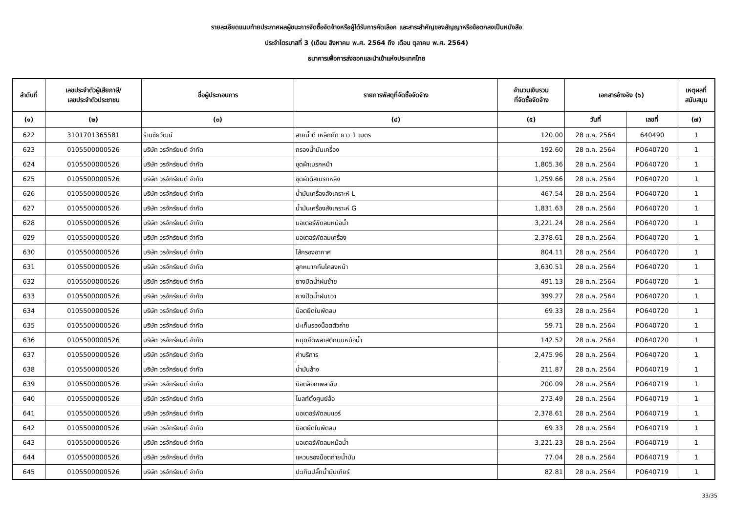รายละเอียดแนบท้ายประกาศผลผู้ชนะการจัดซื้อจัดจ้างหรือผู้ได้รับการคัดเลือก และสาระสำคัญของสัญญาหรือข้อตกลงเป็นหนังสือ
ประจำไตรมาสที่ 3 (เดือน สิงหาคม พ.ศ. 2564 ถึง เดือน ตุลาคม พ.ศ. 2564)
ธนาคารเพื่อการส่งออกและนำเข้าแห่งประเทศไทย
| ลำดับที่ | เลขประจำตัวผู้เสียภาษี/ เลขประจำตัวประชาชน | ชื่อผู้ประกอบการ | รายการพัสดุที่จัดซื้อจัดจ้าง | จำนวนเงินรวม ที่จัดซื้อจัดจ้าง | เอกสารอ้างอิง (๖) | | เหตุผลที่ สนับสนุน |
| --- | --- | --- | --- | --- | --- | --- | --- |
| (๑) | (๒) | (๓) | (๔) | (๕) | วันที่ | เลขที่ | (๗) |
| 622 | 3101701365581 | ร้านชัยวัฒน์ | สายน้ำดี เหล็กถัก ยาว 1 เมตร | 120.00 | 28 ต.ค. 2564 | 640490 | 1 |
| 623 | 0105500000526 | บริษัท วรจักร์ยนต์ จำกัด | กรองน้ำมันเครื่อง | 192.60 | 28 ต.ค. 2564 | PO640720 | 1 |
| 624 | 0105500000526 | บริษัท วรจักร์ยนต์ จำกัด | ชุดผ้าเบรกหน้า | 1,805.36 | 28 ต.ค. 2564 | PO640720 | 1 |
| 625 | 0105500000526 | บริษัท วรจักร์ยนต์ จำกัด | ชุดผ้าดิสเบรกหลัง | 1,259.66 | 28 ต.ค. 2564 | PO640720 | 1 |
| 626 | 0105500000526 | บริษัท วรจักร์ยนต์ จำกัด | น้ำมันเครื่องสังเคราะห์ L | 467.54 | 28 ต.ค. 2564 | PO640720 | 1 |
| 627 | 0105500000526 | บริษัท วรจักร์ยนต์ จำกัด | น้ำมันเครื่องสังเคราะห์ G | 1,831.63 | 28 ต.ค. 2564 | PO640720 | 1 |
| 628 | 0105500000526 | บริษัท วรจักร์ยนต์ จำกัด | มอเตอร์พัดลมหม้อน้ำ | 3,221.24 | 28 ต.ค. 2564 | PO640720 | 1 |
| 629 | 0105500000526 | บริษัท วรจักร์ยนต์ จำกัด | มอเตอร์พัดลมเครื่อง | 2,378.61 | 28 ต.ค. 2564 | PO640720 | 1 |
| 630 | 0105500000526 | บริษัท วรจักร์ยนต์ จำกัด | ไส้กรองอากาศ | 804.11 | 28 ต.ค. 2564 | PO640720 | 1 |
| 631 | 0105500000526 | บริษัท วรจักร์ยนต์ จำกัด | ลูกหมากกันโคลงหน้า | 3,630.51 | 28 ต.ค. 2564 | PO640720 | 1 |
| 632 | 0105500000526 | บริษัท วรจักร์ยนต์ จำกัด | ยางปัดน้ำฝนซ้าย | 491.13 | 28 ต.ค. 2564 | PO640720 | 1 |
| 633 | 0105500000526 | บริษัท วรจักร์ยนต์ จำกัด | ยางปัดน้ำฝนขวา | 399.27 | 28 ต.ค. 2564 | PO640720 | 1 |
| 634 | 0105500000526 | บริษัท วรจักร์ยนต์ จำกัด | น็อตยึดใบพัดลม | 69.33 | 28 ต.ค. 2564 | PO640720 | 1 |
| 635 | 0105500000526 | บริษัท วรจักร์ยนต์ จำกัด | ปะเก็นรองน็อตตัวถ่าย | 59.71 | 28 ต.ค. 2564 | PO640720 | 1 |
| 636 | 0105500000526 | บริษัท วรจักร์ยนต์ จำกัด | หมุดยึดพลาสติกบนหม้อน้ำ | 142.52 | 28 ต.ค. 2564 | PO640720 | 1 |
| 637 | 0105500000526 | บริษัท วรจักร์ยนต์ จำกัด | ค่าบริการ | 2,475.96 | 28 ต.ค. 2564 | PO640720 | 1 |
| 638 | 0105500000526 | บริษัท วรจักร์ยนต์ จำกัด | น้ำมันล้าง | 211.87 | 28 ต.ค. 2564 | PO640719 | 1 |
| 639 | 0105500000526 | บริษัท วรจักร์ยนต์ จำกัด | น็อตล็อกเพลาขับ | 200.09 | 28 ต.ค. 2564 | PO640719 | 1 |
| 640 | 0105500000526 | บริษัท วรจักร์ยนต์ จำกัด | โบลท์ตั้งศูนย์ล้อ | 273.49 | 28 ต.ค. 2564 | PO640719 | 1 |
| 641 | 0105500000526 | บริษัท วรจักร์ยนต์ จำกัด | มอเตอร์พัดลมแอร์ | 2,378.61 | 28 ต.ค. 2564 | PO640719 | 1 |
| 642 | 0105500000526 | บริษัท วรจักร์ยนต์ จำกัด | น็อตยึดใบพัดลม | 69.33 | 28 ต.ค. 2564 | PO640719 | 1 |
| 643 | 0105500000526 | บริษัท วรจักร์ยนต์ จำกัด | มอเตอร์พัดลมหม้อน้ำ | 3,221.23 | 28 ต.ค. 2564 | PO640719 | 1 |
| 644 | 0105500000526 | บริษัท วรจักร์ยนต์ จำกัด | แหวนรองน็อตถ่ายน้ำมัน | 77.04 | 28 ต.ค. 2564 | PO640719 | 1 |
| 645 | 0105500000526 | บริษัท วรจักร์ยนต์ จำกัด | ปะเก็นปลั๊กน้ำมันเกียร์ | 82.81 | 28 ต.ค. 2564 | PO640719 | 1 |
33/35